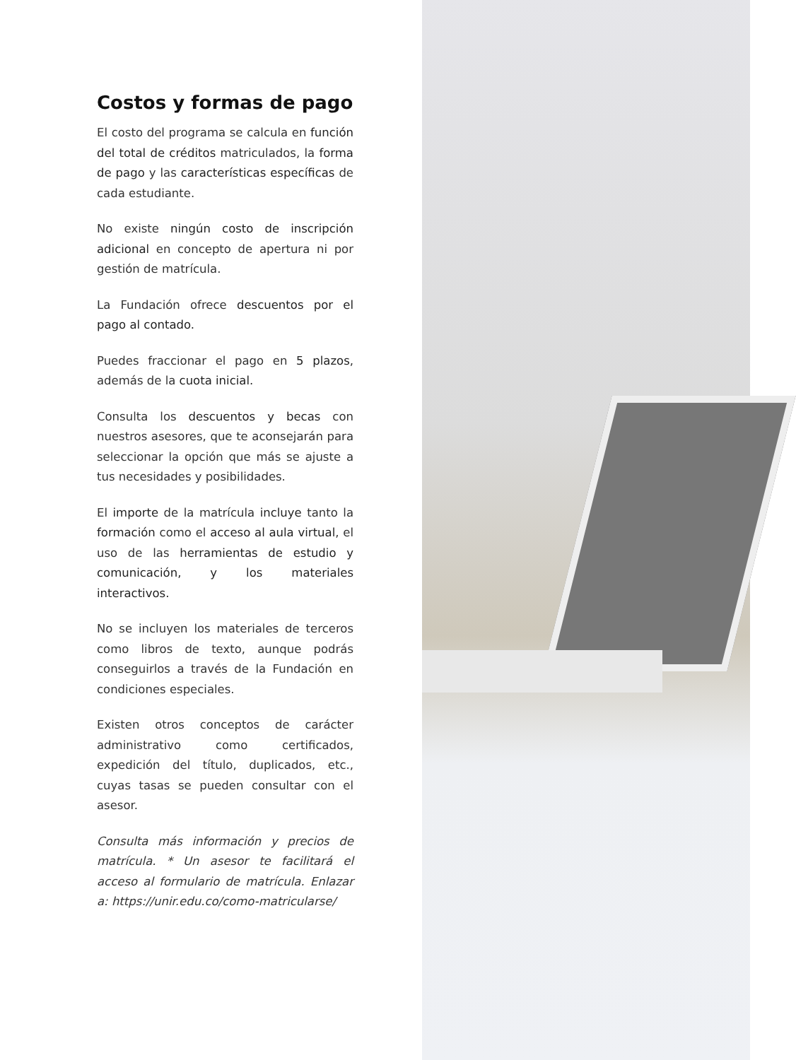Costos y formas de pago
El costo del programa se calcula en función del total de créditos matriculados, la forma de pago y las características específicas de cada estudiante.
No existe ningún costo de inscripción adicional en concepto de apertura ni por gestión de matrícula.
La Fundación ofrece descuentos por el pago al contado.
Puedes fraccionar el pago en 5 plazos, además de la cuota inicial.
Consulta los descuentos y becas con nuestros asesores, que te aconsejarán para seleccionar la opción que más se ajuste a tus necesidades y posibilidades.
El importe de la matrícula incluye tanto la formación como el acceso al aula virtual, el uso de las herramientas de estudio y comunicación, y los materiales interactivos.
No se incluyen los materiales de terceros como libros de texto, aunque podrás conseguirlos a través de la Fundación en condiciones especiales.
Existen otros conceptos de carácter administrativo como certificados, expedición del título, duplicados, etc., cuyas tasas se pueden consultar con el asesor.
Consulta más información y precios de matrícula. * Un asesor te facilitará el acceso al formulario de matrícula. Enlazar a: https://unir.edu.co/como-matricularse/